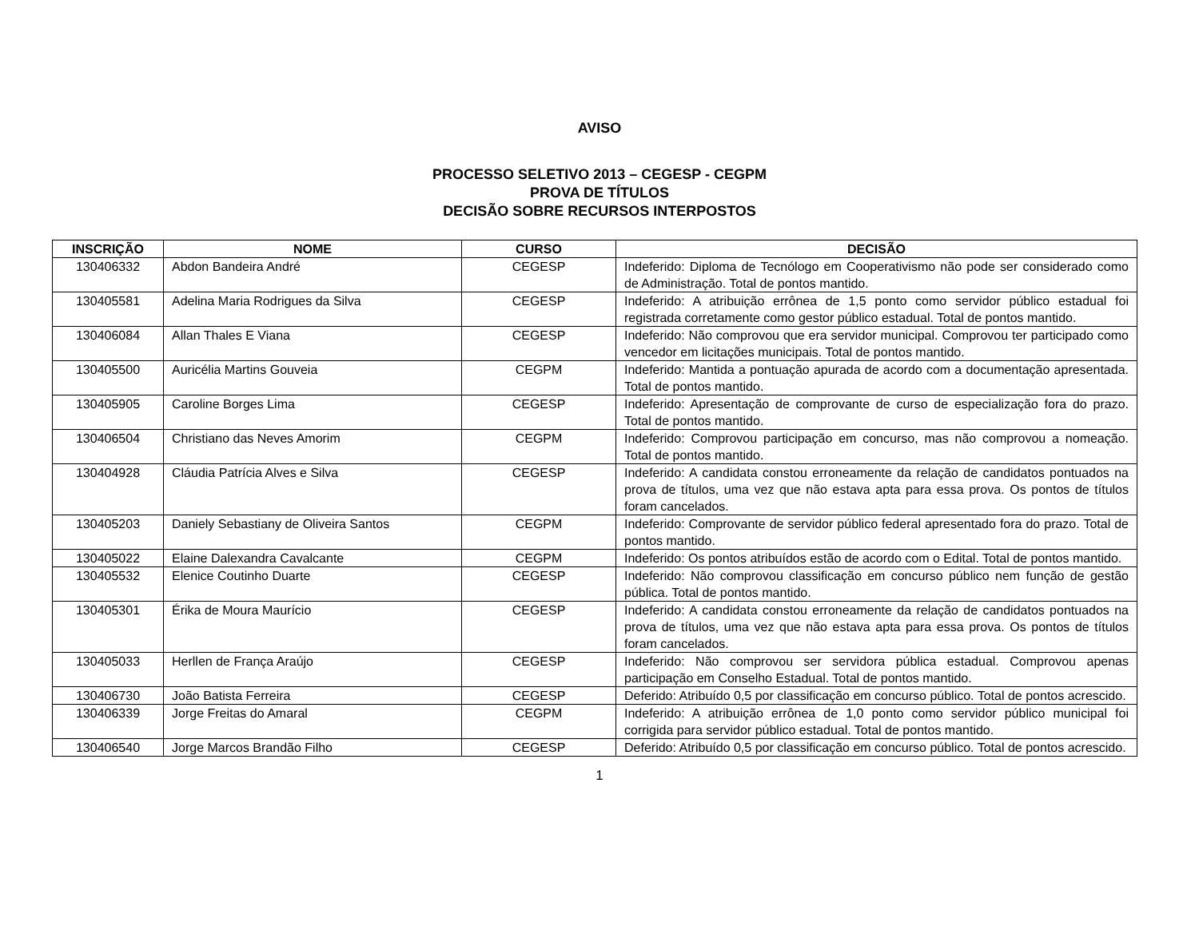AVISO
PROCESSO SELETIVO 2013 – CEGESP - CEGPM
PROVA DE TÍTULOS
DECISÃO SOBRE RECURSOS INTERPOSTOS
| INSCRIÇÃO | NOME | CURSO | DECISÃO |
| --- | --- | --- | --- |
| 130406332 | Abdon Bandeira André | CEGESP | Indeferido: Diploma de Tecnólogo em Cooperativismo não pode ser considerado como de Administração. Total de pontos mantido. |
| 130405581 | Adelina Maria Rodrigues da Silva | CEGESP | Indeferido: A atribuição errônea de 1,5 ponto como servidor público estadual foi registrada corretamente como gestor público estadual. Total de pontos mantido. |
| 130406084 | Allan Thales E Viana | CEGESP | Indeferido: Não comprovou que era servidor municipal. Comprovou ter participado como vencedor em licitações municipais. Total de pontos mantido. |
| 130405500 | Auricélia Martins Gouveia | CEGPM | Indeferido: Mantida a pontuação apurada de acordo com a documentação apresentada. Total de pontos mantido. |
| 130405905 | Caroline Borges Lima | CEGESP | Indeferido: Apresentação de comprovante de curso de especialização fora do prazo. Total de pontos mantido. |
| 130406504 | Christiano das Neves Amorim | CEGPM | Indeferido: Comprovou participação em concurso, mas não comprovou a nomeação. Total de pontos mantido. |
| 130404928 | Cláudia Patrícia Alves e Silva | CEGESP | Indeferido: A candidata constou erroneamente da relação de candidatos pontuados na prova de títulos, uma vez que não estava apta para essa prova. Os pontos de títulos foram cancelados. |
| 130405203 | Daniely Sebastiany de Oliveira Santos | CEGPM | Indeferido: Comprovante de servidor público federal apresentado fora do prazo. Total de pontos mantido. |
| 130405022 | Elaine Dalexandra Cavalcante | CEGPM | Indeferido: Os pontos atribuídos estão de acordo com o Edital. Total de pontos mantido. |
| 130405532 | Elenice Coutinho Duarte | CEGESP | Indeferido: Não comprovou classificação em concurso público nem função de gestão pública. Total de pontos mantido. |
| 130405301 | Érika de Moura Maurício | CEGESP | Indeferido: A candidata constou erroneamente da relação de candidatos pontuados na prova de títulos, uma vez que não estava apta para essa prova. Os pontos de títulos foram cancelados. |
| 130405033 | Herllen de França Araújo | CEGESP | Indeferido: Não comprovou ser servidora pública estadual. Comprovou apenas participação em Conselho Estadual. Total de pontos mantido. |
| 130406730 | João Batista Ferreira | CEGESP | Deferido: Atribuído 0,5 por classificação em concurso público. Total de pontos acrescido. |
| 130406339 | Jorge Freitas do Amaral | CEGPM | Indeferido: A atribuição errônea de 1,0 ponto como servidor público municipal foi corrigida para servidor público estadual. Total de pontos mantido. |
| 130406540 | Jorge Marcos Brandão Filho | CEGESP | Deferido: Atribuído 0,5 por classificação em concurso público. Total de pontos acrescido. |
1